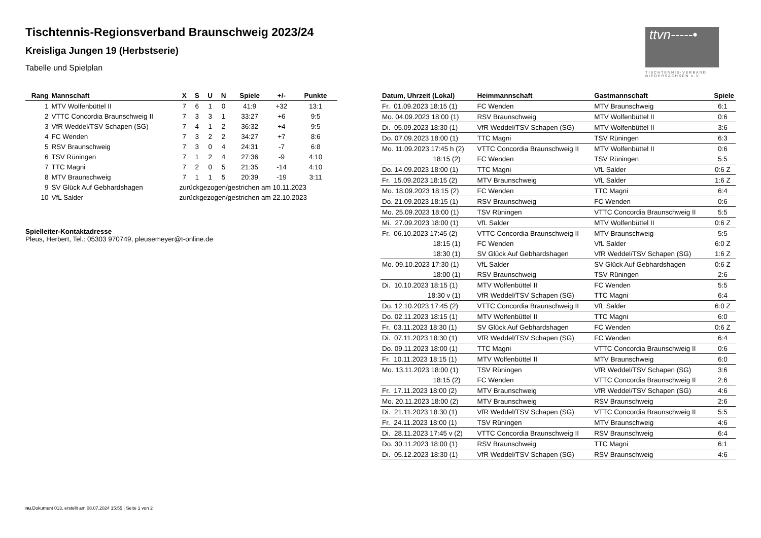Tischtennis-Regionsverband Braunschweig 2023/24
Kreisliga Jungen 19 (Herbstserie)
Tabelle und Spielplan
ttvn-----•
TISCHTENNIS-VERBAND NIEDERSACHSEN e.V.
| Rang | Mannschaft | X | S | U | N | Spiele | +/- | Punkte |
| --- | --- | --- | --- | --- | --- | --- | --- | --- |
| 1 | MTV Wolfenbüttel II | 7 | 6 | 1 | 0 | 41:9 | +32 | 13:1 |
| 2 | VTTC Concordia Braunschweig II | 7 | 3 | 3 | 1 | 33:27 | +6 | 9:5 |
| 3 | VfR Weddel/TSV Schapen (SG) | 7 | 4 | 1 | 2 | 36:32 | +4 | 9:5 |
| 4 | FC Wenden | 7 | 3 | 2 | 2 | 34:27 | +7 | 8:6 |
| 5 | RSV Braunschweig | 7 | 3 | 0 | 4 | 24:31 | -7 | 6:8 |
| 6 | TSV Rüningen | 7 | 1 | 2 | 4 | 27:36 | -9 | 4:10 |
| 7 | TTC Magni | 7 | 2 | 0 | 5 | 21:35 | -14 | 4:10 |
| 8 | MTV Braunschweig | 7 | 1 | 1 | 5 | 20:39 | -19 | 3:11 |
| 9 | SV Glück Auf Gebhardshagen | zurückgezogen/gestrichen am 10.11.2023 | | | | | | |
| 10 | VfL Salder | zurückgezogen/gestrichen am 22.10.2023 | | | | | | |
Spielleiter-Kontaktadresse
Pleus, Herbert, Tel.: 05303 970749, pleusemeyer@t-online.de
| Datum, Uhrzeit (Lokal) | Heimmannschaft | Gastmannschaft | Spiele |
| --- | --- | --- | --- |
| Fr. 01.09.2023 18:15 (1) | FC Wenden | MTV Braunschweig | 6:1 |
| Mo. 04.09.2023 18:00 (1) | RSV Braunschweig | MTV Wolfenbüttel II | 0:6 |
| Di. 05.09.2023 18:30 (1) | VfR Weddel/TSV Schapen (SG) | MTV Wolfenbüttel II | 3:6 |
| Do. 07.09.2023 18:00 (1) | TTC Magni | TSV Rüningen | 6:3 |
| Mo. 11.09.2023 17:45 h (2) | VTTC Concordia Braunschweig II | MTV Wolfenbüttel II | 0:6 |
| 18:15 (2) | FC Wenden | TSV Rüningen | 5:5 |
| Do. 14.09.2023 18:00 (1) | TTC Magni | VfL Salder | 0:6 Z |
| Fr. 15.09.2023 18:15 (2) | MTV Braunschweig | VfL Salder | 1:6 Z |
| Mo. 18.09.2023 18:15 (2) | FC Wenden | TTC Magni | 6:4 |
| Do. 21.09.2023 18:15 (1) | RSV Braunschweig | FC Wenden | 0:6 |
| Mo. 25.09.2023 18:00 (1) | TSV Rüningen | VTTC Concordia Braunschweig II | 5:5 |
| Mi. 27.09.2023 18:00 (1) | VfL Salder | MTV Wolfenbüttel II | 0:6 Z |
| Fr. 06.10.2023 17:45 (2) | VTTC Concordia Braunschweig II | MTV Braunschweig | 5:5 |
| 18:15 (1) | FC Wenden | VfL Salder | 6:0 Z |
| 18:30 (1) | SV Glück Auf Gebhardshagen | VfR Weddel/TSV Schapen (SG) | 1:6 Z |
| Mo. 09.10.2023 17:30 (1) | VfL Salder | SV Glück Auf Gebhardshagen | 0:6 Z |
| 18:00 (1) | RSV Braunschweig | TSV Rüningen | 2:6 |
| Di. 10.10.2023 18:15 (1) | MTV Wolfenbüttel II | FC Wenden | 5:5 |
| 18:30 v (1) | VfR Weddel/TSV Schapen (SG) | TTC Magni | 6:4 |
| Do. 12.10.2023 17:45 (2) | VTTC Concordia Braunschweig II | VfL Salder | 6:0 Z |
| Do. 02.11.2023 18:15 (1) | MTV Wolfenbüttel II | TTC Magni | 6:0 |
| Fr. 03.11.2023 18:30 (1) | SV Glück Auf Gebhardshagen | FC Wenden | 0:6 Z |
| Di. 07.11.2023 18:30 (1) | VfR Weddel/TSV Schapen (SG) | FC Wenden | 6:4 |
| Do. 09.11.2023 18:00 (1) | TTC Magni | VTTC Concordia Braunschweig II | 0:6 |
| Fr. 10.11.2023 18:15 (1) | MTV Wolfenbüttel II | MTV Braunschweig | 6:0 |
| Mo. 13.11.2023 18:00 (1) | TSV Rüningen | VfR Weddel/TSV Schapen (SG) | 3:6 |
| 18:15 (2) | FC Wenden | VTTC Concordia Braunschweig II | 2:6 |
| Fr. 17.11.2023 18:00 (2) | MTV Braunschweig | VfR Weddel/TSV Schapen (SG) | 4:6 |
| Mo. 20.11.2023 18:00 (2) | MTV Braunschweig | RSV Braunschweig | 2:6 |
| Di. 21.11.2023 18:30 (1) | VfR Weddel/TSV Schapen (SG) | VTTC Concordia Braunschweig II | 5:5 |
| Fr. 24.11.2023 18:00 (1) | TSV Rüningen | MTV Braunschweig | 4:6 |
| Di. 28.11.2023 17:45 v (2) | VTTC Concordia Braunschweig II | RSV Braunschweig | 6:4 |
| Do. 30.11.2023 18:00 (1) | RSV Braunschweig | TTC Magni | 6:1 |
| Di. 05.12.2023 18:30 (1) | VfR Weddel/TSV Schapen (SG) | RSV Braunschweig | 4:6 |
nu.Dokument 013, erstellt am 08.07.2024 15:55 | Seite 1 von 2